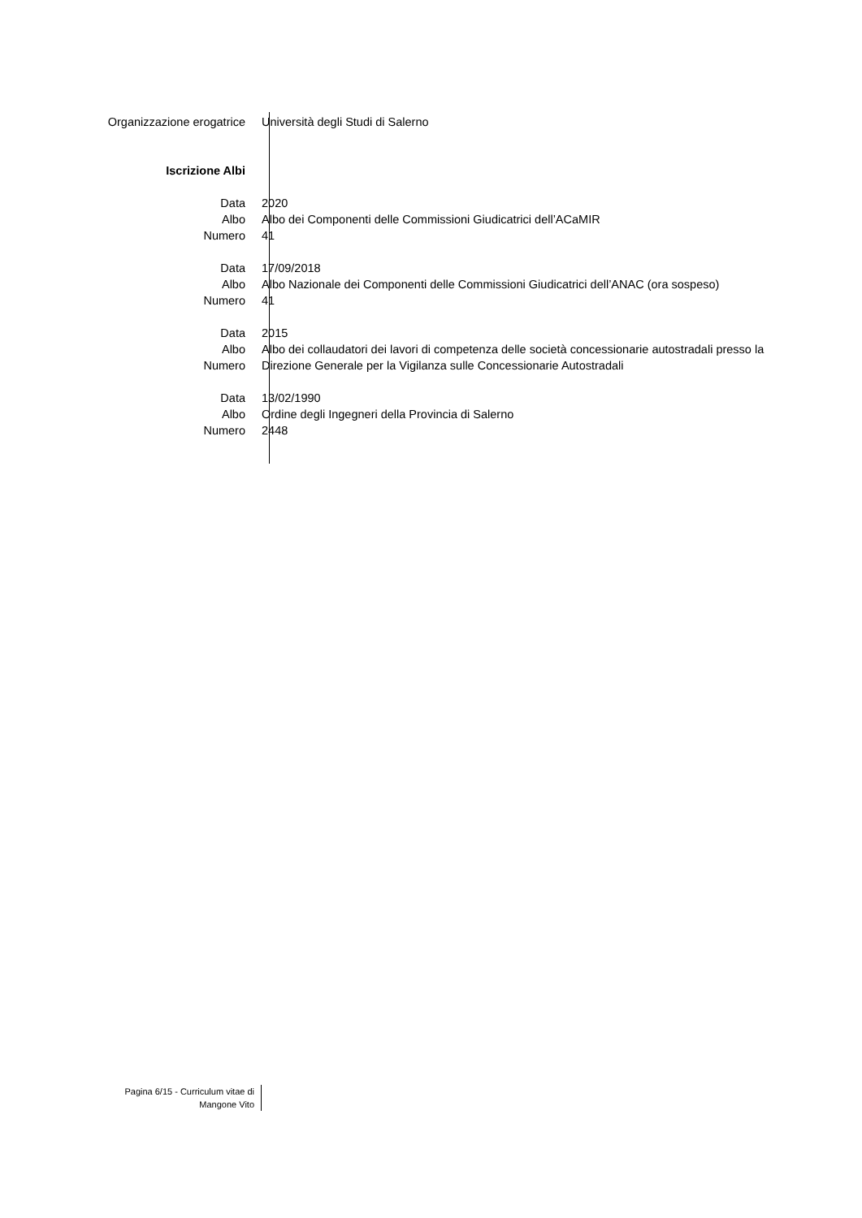Organizzazione erogatrice Università degli Studi di Salerno
Iscrizione Albi
Data 2020
Albo Albo dei Componenti delle Commissioni Giudicatrici dell’ACaMIR
Numero 41
Data 17/09/2018
Albo Albo Nazionale dei Componenti delle Commissioni Giudicatrici dell’ANAC (ora sospeso)
Numero 41
Data 2015
Albo Albo dei collaudatori dei lavori di competenza delle società concessionarie autostradali presso la
Numero Direzione Generale per la Vigilanza sulle Concessionarie Autostradali
Data 13/02/1990
Albo Ordine degli Ingegneri della Provincia di Salerno
Numero 2448
Pagina 6/15 - Curriculum vitae di
Mangone Vito